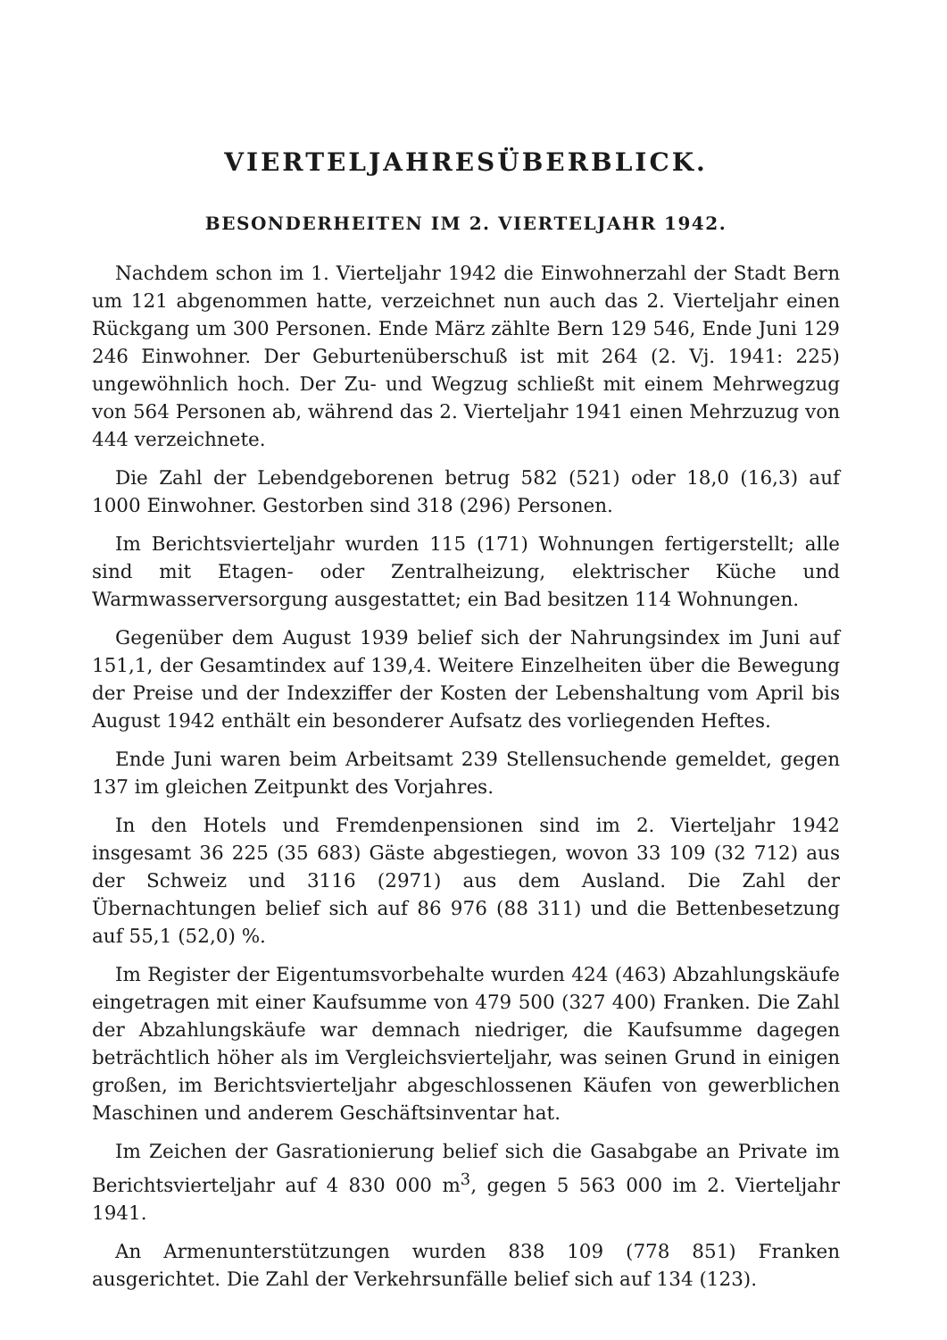VIERTELJAHRESÜBERBLICK.
BESONDERHEITEN IM 2. VIERTELJAHR 1942.
Nachdem schon im 1. Vierteljahr 1942 die Einwohnerzahl der Stadt Bern um 121 abgenommen hatte, verzeichnet nun auch das 2. Vierteljahr einen Rückgang um 300 Personen. Ende März zählte Bern 129 546, Ende Juni 129 246 Einwohner. Der Geburtenüberschuß ist mit 264 (2. Vj. 1941: 225) ungewöhnlich hoch. Der Zu- und Wegzug schließt mit einem Mehrwegzug von 564 Personen ab, während das 2. Vierteljahr 1941 einen Mehrzuzug von 444 verzeichnete.
Die Zahl der Lebendgeborenen betrug 582 (521) oder 18,0 (16,3) auf 1000 Einwohner. Gestorben sind 318 (296) Personen.
Im Berichtsvierteljahr wurden 115 (171) Wohnungen fertigerstellt; alle sind mit Etagen- oder Zentralheizung, elektrischer Küche und Warmwasserversorgung ausgestattet; ein Bad besitzen 114 Wohnungen.
Gegenüber dem August 1939 belief sich der Nahrungsindex im Juni auf 151,1, der Gesamtindex auf 139,4. Weitere Einzelheiten über die Bewegung der Preise und der Indexziffer der Kosten der Lebenshaltung vom April bis August 1942 enthält ein besonderer Aufsatz des vorliegenden Heftes.
Ende Juni waren beim Arbeitsamt 239 Stellensuchende gemeldet, gegen 137 im gleichen Zeitpunkt des Vorjahres.
In den Hotels und Fremdenpensionen sind im 2. Vierteljahr 1942 insgesamt 36 225 (35 683) Gäste abgestiegen, wovon 33 109 (32 712) aus der Schweiz und 3116 (2971) aus dem Ausland. Die Zahl der Übernachtungen belief sich auf 86 976 (88 311) und die Bettenbesetzung auf 55,1 (52,0) %.
Im Register der Eigentumsvorbehalte wurden 424 (463) Abzahlungskäufe eingetragen mit einer Kaufsumme von 479 500 (327 400) Franken. Die Zahl der Abzahlungskäufe war demnach niedriger, die Kaufsumme dagegen beträchtlich höher als im Vergleichsvierteljahr, was seinen Grund in einigen großen, im Berichtsvierteljahr abgeschlossenen Käufen von gewerblichen Maschinen und anderem Geschäftsinventar hat.
Im Zeichen der Gasrationierung belief sich die Gasabgabe an Private im Berichtsvierteljahr auf 4 830 000 m<sup>3</sup>, gegen 5 563 000 im 2. Vierteljahr 1941.
An Armenunterstützungen wurden 838 109 (778 851) Franken ausgerichtet. Die Zahl der Verkehrsunfälle belief sich auf 134 (123).